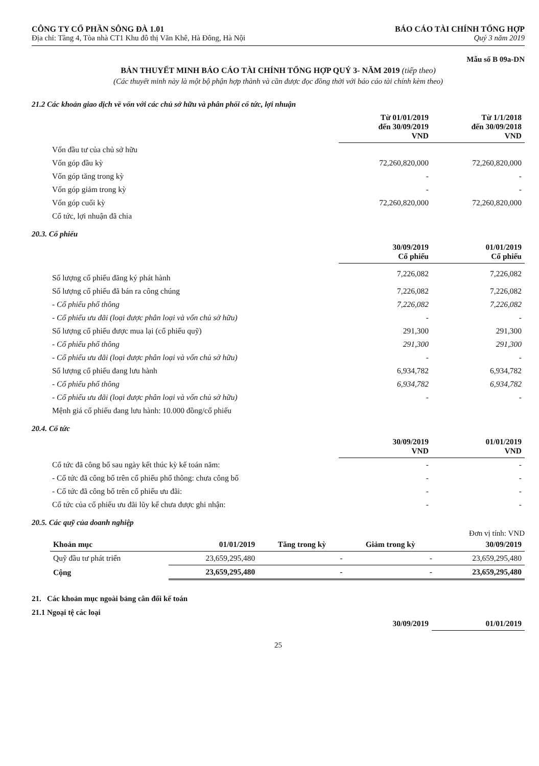CÔNG TY CỔ PHẦN SÔNG ĐÀ 1.01
Địa chỉ: Tầng 4, Tòa nhà CT1 Khu đô thị Văn Khê, Hà Đông, Hà Nội
BÁO CÁO TÀI CHÍNH TỔNG HỢP
Quý 3 năm 2019
Mẫu số B 09a-DN
BẢN THUYẾT MINH BÁO CÁO TÀI CHÍNH TỔNG HỢP QUÝ 3- NĂM 2019 (tiếp theo)
(Các thuyết minh này là một bộ phận hợp thành và cần được đọc đồng thời với báo cáo tài chính kèm theo)
21.2 Các khoản giao dịch về vốn với các chủ sở hữu và phân phối cổ tức, lợi nhuận
| | Từ 01/01/2019 đến 30/09/2019 VND | Từ 1/1/2018 đến 30/09/2018 VND |
| --- | --- | --- |
| Vốn đầu tư của chủ sở hữu | | |
| Vốn góp đầu kỳ | 72,260,820,000 | 72,260,820,000 |
| Vốn góp tăng trong kỳ | - | - |
| Vốn góp giảm trong kỳ | - | - |
| Vốn góp cuối kỳ | 72,260,820,000 | 72,260,820,000 |
| Cổ tức, lợi nhuận đã chia | | |
20.3. Cổ phiếu
| | 30/09/2019 Cổ phiếu | 01/01/2019 Cổ phiếu |
| --- | --- | --- |
| Số lượng cổ phiếu đăng ký phát hành | 7,226,082 | 7,226,082 |
| Số lượng cổ phiếu đã bán ra công chúng | 7,226,082 | 7,226,082 |
| - Cổ phiếu phổ thông | 7,226,082 | 7,226,082 |
| - Cổ phiếu ưu đãi (loại được phân loại và vốn chủ sở hữu) | - | - |
| Số lượng cổ phiếu được mua lại (cổ phiếu quỹ) | 291,300 | 291,300 |
| - Cổ phiếu phổ thông | 291,300 | 291,300 |
| - Cổ phiếu ưu đãi (loại được phân loại và vốn chủ sở hữu) | - | - |
| Số lượng cổ phiếu đang lưu hành | 6,934,782 | 6,934,782 |
| - Cổ phiếu phổ thông | 6,934,782 | 6,934,782 |
| - Cổ phiếu ưu đãi (loại được phân loại và vốn chủ sở hữu) | - | - |
| Mệnh giá cổ phiếu đang lưu hành: 10.000 đồng/cổ phiếu | | |
20.4. Cổ tức
| | 30/09/2019 VND | 01/01/2019 VND |
| --- | --- | --- |
| Cổ tức đã công bố sau ngày kết thúc kỳ kế toán năm: | - | - |
| - Cổ tức đã công bố trên cổ phiếu phổ thông: chưa công bố | - | - |
| - Cổ tức đã công bố trên cổ phiếu ưu đãi: | - | - |
| Cổ tức của cổ phiếu ưu đãi lũy kế chưa được ghi nhận: | - | - |
20.5. Các quỹ của doanh nghiệp
Đơn vị tính: VND
| Khoản mục | 01/01/2019 | Tăng trong kỳ | Giảm trong kỳ | 30/09/2019 |
| --- | --- | --- | --- | --- |
| Quỹ đầu tư phát triển | 23,659,295,480 | - | - | 23,659,295,480 |
| Cộng | 23,659,295,480 | - | - | 23,659,295,480 |
21. Các khoản mục ngoài bảng cân đối kế toán
21.1 Ngoại tệ các loại
| | 30/09/2019 | 01/01/2019 |
| --- | --- | --- |
25